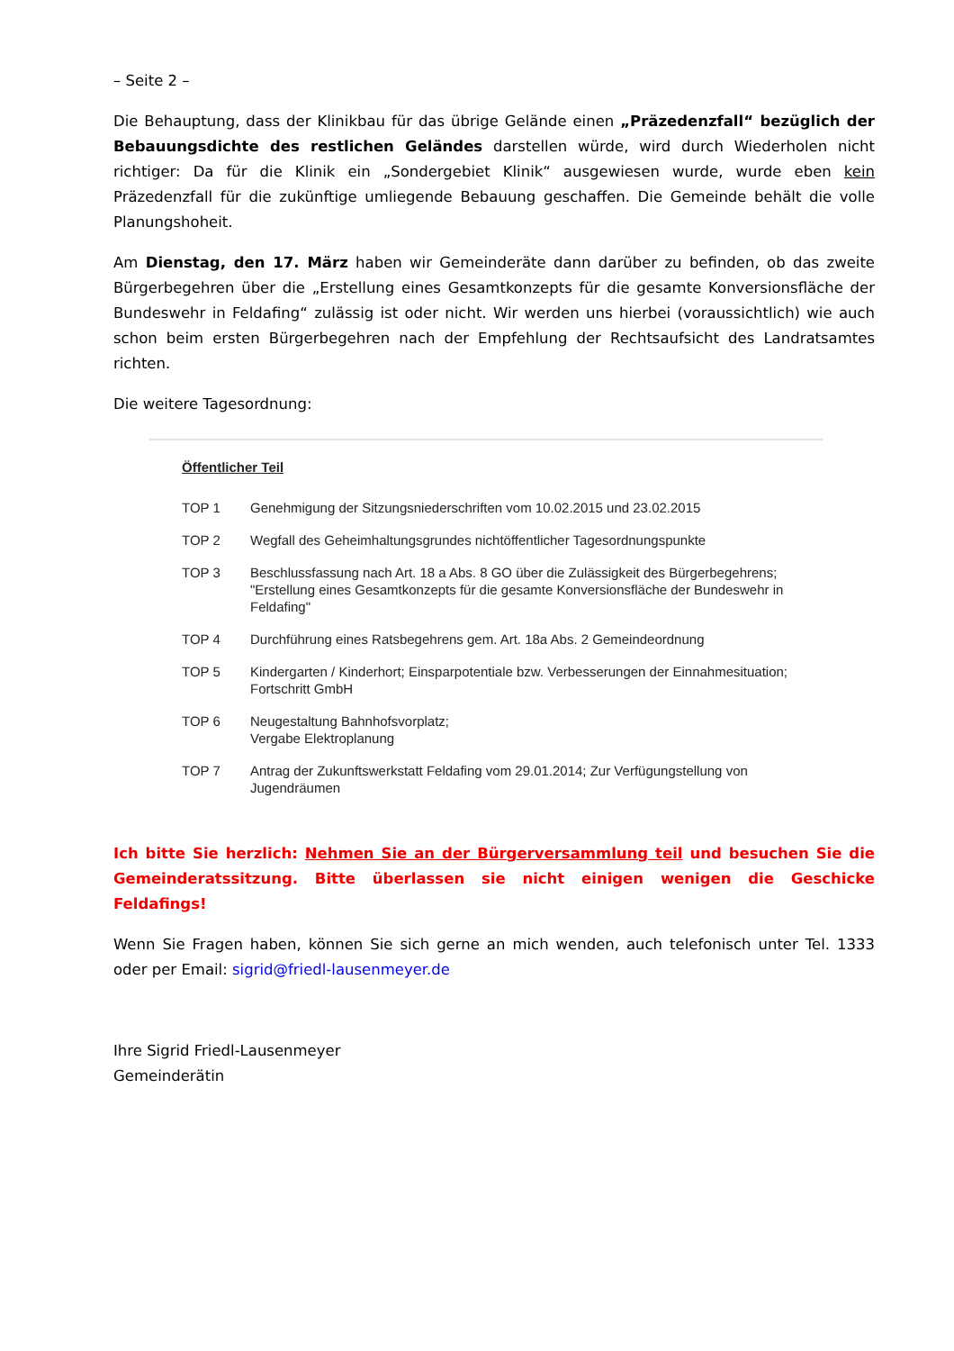– Seite 2 –
Die Behauptung, dass der Klinikbau für das übrige Gelände einen „Präzedenzfall“ bezüglich der Bebauungsdichte des restlichen Geländes darstellen würde, wird durch Wiederholen nicht richtiger: Da für die Klinik ein „Sondergebiet Klinik“ ausgewiesen wurde, wurde eben kein Präzedenzfall für die zukünftige umliegende Bebauung geschaffen. Die Gemeinde behält die volle Planungshoheit.
Am Dienstag, den 17. März haben wir Gemeinderäte dann darüber zu befinden, ob das zweite Bürgerbegehren über die „Erstellung eines Gesamtkonzepts für die gesamte Konversionsfläche der Bundeswehr in Feldafing“ zulässig ist oder nicht. Wir werden uns hierbei (voraussichtlich) wie auch schon beim ersten Bürgerbegehren nach der Empfehlung der Rechtsaufsicht des Landratsamtes richten.
Die weitere Tagesordnung:
Öffentlicher Teil
TOP 1 Genehmigung der Sitzungsniederschriften vom 10.02.2015 und 23.02.2015
TOP 2 Wegfall des Geheimhaltungsgrundes nichtöffentlicher Tagesordnungspunkte
TOP 3 Beschlussfassung nach Art. 18 a Abs. 8 GO über die Zulässigkeit des Bürgerbegehrens; "Erstellung eines Gesamtkonzepts für die gesamte Konversionsfläche der Bundeswehr in Feldafing"
TOP 4 Durchführung eines Ratsbegehrens gem. Art. 18a Abs. 2 Gemeindeordnung
TOP 5 Kindergarten / Kinderhort; Einsparpotentiale bzw. Verbesserungen der Einnahmesituation; Fortschritt GmbH
TOP 6 Neugestaltung Bahnhofsvorplatz;
Vergabe Elektroplanung
TOP 7 Antrag der Zukunftswerkstatt Feldafing vom 29.01.2014; Zur Verfügungstellung von Jugendräumen
Ich bitte Sie herzlich: Nehmen Sie an der Bürgerversammlung teil und besuchen Sie die Gemeinderatssitzung. Bitte überlassen sie nicht einigen wenigen die Geschicke Feldafings!
Wenn Sie Fragen haben, können Sie sich gerne an mich wenden, auch telefonisch unter Tel. 1333 oder per Email: sigrid@friedl-lausenmeyer.de
Ihre Sigrid Friedl-Lausenmeyer
Gemeinderätin